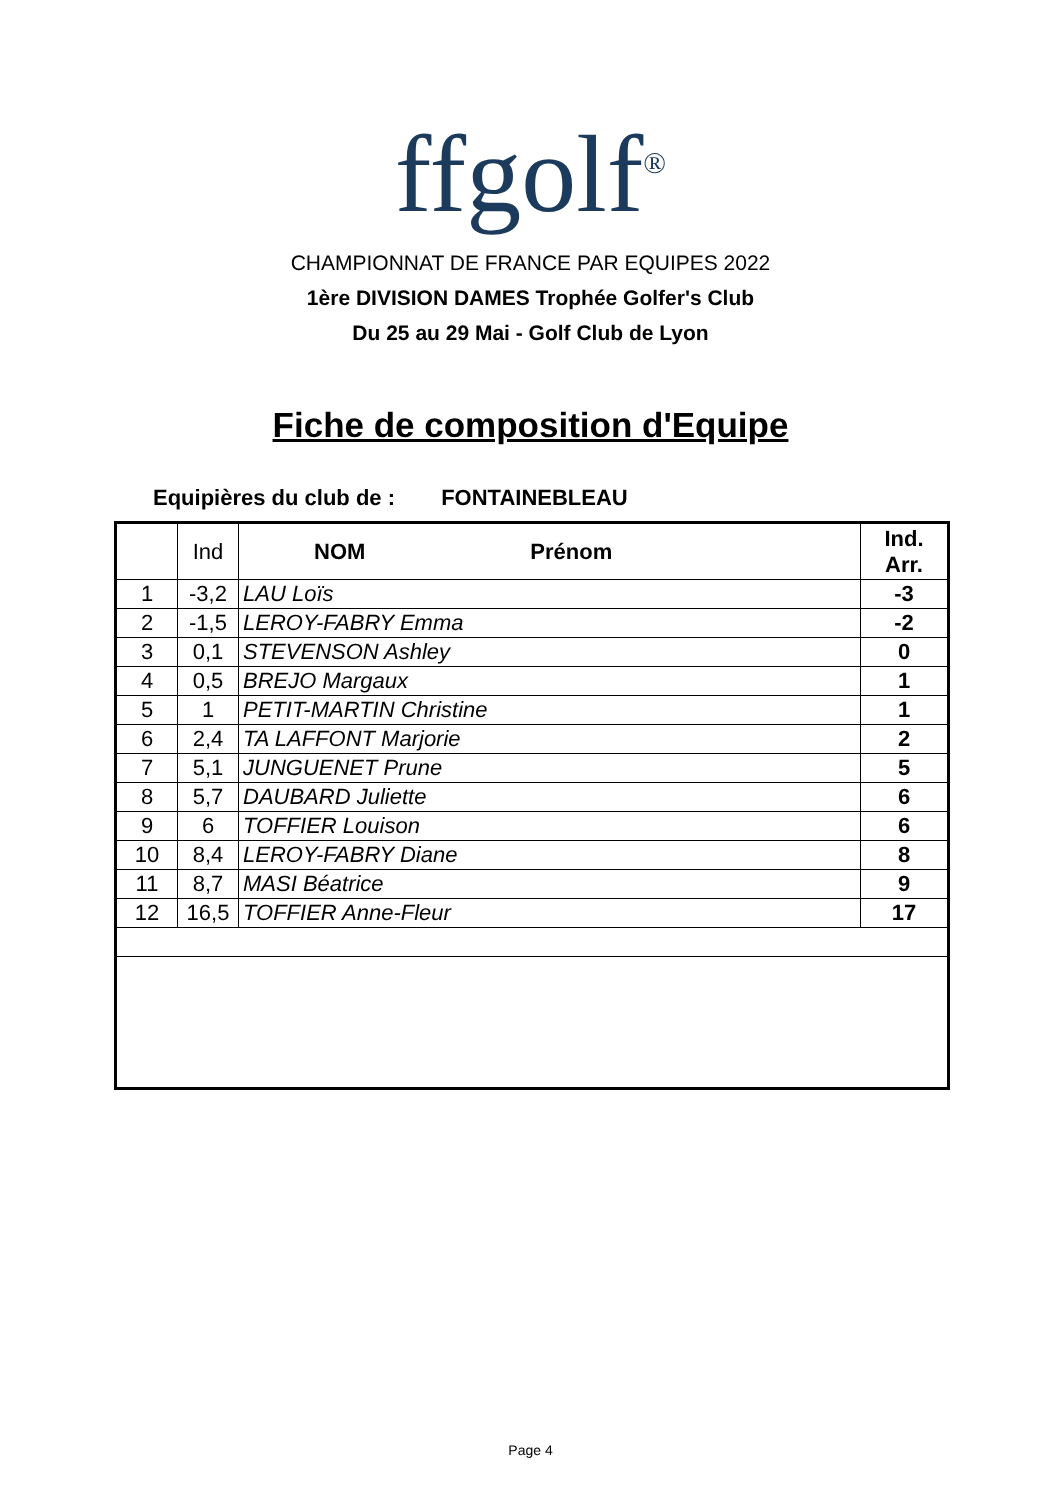ffgolf<sup>®</sup>
CHAMPIONNAT DE FRANCE PAR EQUIPES 2022
1ère DIVISION DAMES Trophée Golfer's Club
Du 25 au 29 Mai - Golf Club de Lyon
Fiche de composition d'Equipe
Equipières du club de : FONTAINEBLEAU
| | Ind | NOM Prénom | Ind. Arr. |
| --- | --- | --- | --- |
| 1 | -3,2 | LAU Loïs | -3 |
| 2 | -1,5 | LEROY-FABRY Emma | -2 |
| 3 | 0,1 | STEVENSON Ashley | 0 |
| 4 | 0,5 | BREJO Margaux | 1 |
| 5 | 1 | PETIT-MARTIN Christine | 1 |
| 6 | 2,4 | TA LAFFONT Marjorie | 2 |
| 7 | 5,1 | JUNGUENET Prune | 5 |
| 8 | 5,7 | DAUBARD Juliette | 6 |
| 9 | 6 | TOFFIER Louison | 6 |
| 10 | 8,4 | LEROY-FABRY Diane | 8 |
| 11 | 8,7 | MASI Béatrice | 9 |
| 12 | 16,5 | TOFFIER Anne-Fleur | 17 |
Page 4